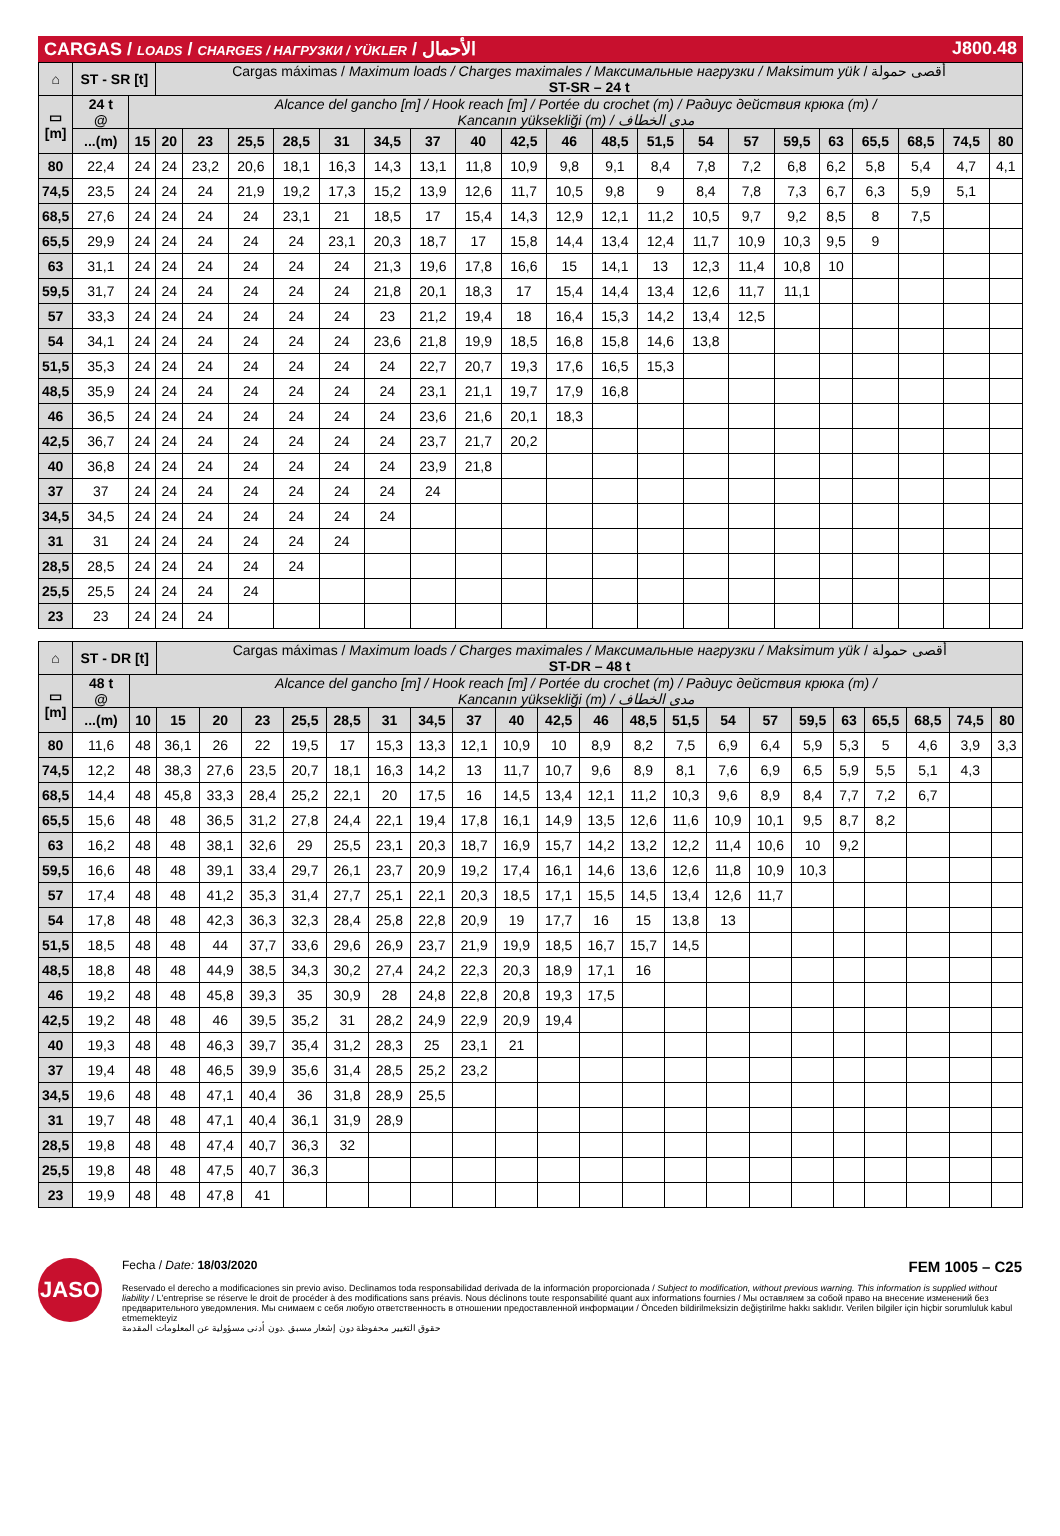CARGAS / LOADS / CHARGES / НАГРУЗКИ / YÜKLER / الأحمال J800.48
| ⌂ | ST - SR [t] | | Cargas máximas / Maximum loads / Charges maximales / Максимальные нагрузки / Maksimum yük / أقصى حمولة ST-SR – 24 t | | | | | | | | | | | | | | | | | | | |
| --- | --- | --- | --- | --- | --- | --- | --- | --- | --- | --- | --- | --- | --- | --- | --- | --- | --- | --- | --- | --- | --- | --- |
| ▭ [m] | 24 t @ | Alcance del gancho [m] / Hook reach [m] / Portée du crochet (m) / Радиус действия крюка (m) / Kancanın yüksekliği (m) / مدى الخطاف | | | | | | | | | | | | | | | | | | | | |
| | ...(m) | 15 | 20 | 23 | 25,5 | 28,5 | 31 | 34,5 | 37 | 40 | 42,5 | 46 | 48,5 | 51,5 | 54 | 57 | 59,5 | 63 | 65,5 | 68,5 | 74,5 | 80 |
| 80 | 22,4 | 24 | 24 | 23,2 | 20,6 | 18,1 | 16,3 | 14,3 | 13,1 | 11,8 | 10,9 | 9,8 | 9,1 | 8,4 | 7,8 | 7,2 | 6,8 | 6,2 | 5,8 | 5,4 | 4,7 | 4,1 |
| 74,5 | 23,5 | 24 | 24 | 24 | 21,9 | 19,2 | 17,3 | 15,2 | 13,9 | 12,6 | 11,7 | 10,5 | 9,8 | 9 | 8,4 | 7,8 | 7,3 | 6,7 | 6,3 | 5,9 | 5,1 | |
| 68,5 | 27,6 | 24 | 24 | 24 | 24 | 23,1 | 21 | 18,5 | 17 | 15,4 | 14,3 | 12,9 | 12,1 | 11,2 | 10,5 | 9,7 | 9,2 | 8,5 | 8 | 7,5 | | |
| 65,5 | 29,9 | 24 | 24 | 24 | 24 | 24 | 23,1 | 20,3 | 18,7 | 17 | 15,8 | 14,4 | 13,4 | 12,4 | 11,7 | 10,9 | 10,3 | 9,5 | 9 | | | |
| 63 | 31,1 | 24 | 24 | 24 | 24 | 24 | 24 | 21,3 | 19,6 | 17,8 | 16,6 | 15 | 14,1 | 13 | 12,3 | 11,4 | 10,8 | 10 | | | | |
| 59,5 | 31,7 | 24 | 24 | 24 | 24 | 24 | 24 | 21,8 | 20,1 | 18,3 | 17 | 15,4 | 14,4 | 13,4 | 12,6 | 11,7 | 11,1 | | | | | |
| 57 | 33,3 | 24 | 24 | 24 | 24 | 24 | 24 | 23 | 21,2 | 19,4 | 18 | 16,4 | 15,3 | 14,2 | 13,4 | 12,5 | | | | | | |
| 54 | 34,1 | 24 | 24 | 24 | 24 | 24 | 24 | 23,6 | 21,8 | 19,9 | 18,5 | 16,8 | 15,8 | 14,6 | 13,8 | | | | | | | |
| 51,5 | 35,3 | 24 | 24 | 24 | 24 | 24 | 24 | 24 | 22,7 | 20,7 | 19,3 | 17,6 | 16,5 | 15,3 | | | | | | | | |
| 48,5 | 35,9 | 24 | 24 | 24 | 24 | 24 | 24 | 24 | 23,1 | 21,1 | 19,7 | 17,9 | 16,8 | | | | | | | | | |
| 46 | 36,5 | 24 | 24 | 24 | 24 | 24 | 24 | 24 | 23,6 | 21,6 | 20,1 | 18,3 | | | | | | | | | | |
| 42,5 | 36,7 | 24 | 24 | 24 | 24 | 24 | 24 | 24 | 23,7 | 21,7 | 20,2 | | | | | | | | | | | |
| 40 | 36,8 | 24 | 24 | 24 | 24 | 24 | 24 | 24 | 23,9 | 21,8 | | | | | | | | | | | | |
| 37 | 37 | 24 | 24 | 24 | 24 | 24 | 24 | 24 | 24 | | | | | | | | | | | | | |
| 34,5 | 34,5 | 24 | 24 | 24 | 24 | 24 | 24 | 24 | | | | | | | | | | | | | | |
| 31 | 31 | 24 | 24 | 24 | 24 | 24 | 24 | | | | | | | | | | | | | | | |
| 28,5 | 28,5 | 24 | 24 | 24 | 24 | 24 | | | | | | | | | | | | | | | | |
| 25,5 | 25,5 | 24 | 24 | 24 | 24 | | | | | | | | | | | | | | | | | |
| 23 | 23 | 24 | 24 | 24 | | | | | | | | | | | | | | | | | | |
| ⌂ | ST - DR [t] | | Cargas máximas / Maximum loads / Charges maximales / Максимальные нагрузки / Maksimum yük / أقصى حمولة ST-DR – 48 t | | | | | | | | | | | | | | | | | | | | |
| --- | --- | --- | --- | --- | --- | --- | --- | --- | --- | --- | --- | --- | --- | --- | --- | --- | --- | --- | --- | --- | --- | --- | --- |
| ▭ [m] | 48 t @ | Alcance del gancho [m] / Hook reach [m] / Portée du crochet (m) / Радиус действия крюка (m) / Kancanın yüksekliği (m) / مدى الخطاف | | | | | | | | | | | | | | | | | | | | | |
| | ...(m) | 10 | 15 | 20 | 23 | 25,5 | 28,5 | 31 | 34,5 | 37 | 40 | 42,5 | 46 | 48,5 | 51,5 | 54 | 57 | 59,5 | 63 | 65,5 | 68,5 | 74,5 | 80 |
| 80 | 11,6 | 48 | 36,1 | 26 | 22 | 19,5 | 17 | 15,3 | 13,3 | 12,1 | 10,9 | 10 | 8,9 | 8,2 | 7,5 | 6,9 | 6,4 | 5,9 | 5,3 | 5 | 4,6 | 3,9 | 3,3 |
| 74,5 | 12,2 | 48 | 38,3 | 27,6 | 23,5 | 20,7 | 18,1 | 16,3 | 14,2 | 13 | 11,7 | 10,7 | 9,6 | 8,9 | 8,1 | 7,6 | 6,9 | 6,5 | 5,9 | 5,5 | 5,1 | 4,3 | |
| 68,5 | 14,4 | 48 | 45,8 | 33,3 | 28,4 | 25,2 | 22,1 | 20 | 17,5 | 16 | 14,5 | 13,4 | 12,1 | 11,2 | 10,3 | 9,6 | 8,9 | 8,4 | 7,7 | 7,2 | 6,7 | | |
| 65,5 | 15,6 | 48 | 48 | 36,5 | 31,2 | 27,8 | 24,4 | 22,1 | 19,4 | 17,8 | 16,1 | 14,9 | 13,5 | 12,6 | 11,6 | 10,9 | 10,1 | 9,5 | 8,7 | 8,2 | | | |
| 63 | 16,2 | 48 | 48 | 38,1 | 32,6 | 29 | 25,5 | 23,1 | 20,3 | 18,7 | 16,9 | 15,7 | 14,2 | 13,2 | 12,2 | 11,4 | 10,6 | 10 | 9,2 | | | | |
| 59,5 | 16,6 | 48 | 48 | 39,1 | 33,4 | 29,7 | 26,1 | 23,7 | 20,9 | 19,2 | 17,4 | 16,1 | 14,6 | 13,6 | 12,6 | 11,8 | 10,9 | 10,3 | | | | | |
| 57 | 17,4 | 48 | 48 | 41,2 | 35,3 | 31,4 | 27,7 | 25,1 | 22,1 | 20,3 | 18,5 | 17,1 | 15,5 | 14,5 | 13,4 | 12,6 | 11,7 | | | | | | |
| 54 | 17,8 | 48 | 48 | 42,3 | 36,3 | 32,3 | 28,4 | 25,8 | 22,8 | 20,9 | 19 | 17,7 | 16 | 15 | 13,8 | 13 | | | | | | | |
| 51,5 | 18,5 | 48 | 48 | 44 | 37,7 | 33,6 | 29,6 | 26,9 | 23,7 | 21,9 | 19,9 | 18,5 | 16,7 | 15,7 | 14,5 | | | | | | | | |
| 48,5 | 18,8 | 48 | 48 | 44,9 | 38,5 | 34,3 | 30,2 | 27,4 | 24,2 | 22,3 | 20,3 | 18,9 | 17,1 | 16 | | | | | | | | | |
| 46 | 19,2 | 48 | 48 | 45,8 | 39,3 | 35 | 30,9 | 28 | 24,8 | 22,8 | 20,8 | 19,3 | 17,5 | | | | | | | | | | |
| 42,5 | 19,2 | 48 | 48 | 46 | 39,5 | 35,2 | 31 | 28,2 | 24,9 | 22,9 | 20,9 | 19,4 | | | | | | | | | | | |
| 40 | 19,3 | 48 | 48 | 46,3 | 39,7 | 35,4 | 31,2 | 28,3 | 25 | 23,1 | 21 | | | | | | | | | | | | |
| 37 | 19,4 | 48 | 48 | 46,5 | 39,9 | 35,6 | 31,4 | 28,5 | 25,2 | 23,2 | | | | | | | | | | | | | |
| 34,5 | 19,6 | 48 | 48 | 47,1 | 40,4 | 36 | 31,8 | 28,9 | 25,5 | | | | | | | | | | | | | | |
| 31 | 19,7 | 48 | 48 | 47,1 | 40,4 | 36,1 | 31,9 | 28,9 | | | | | | | | | | | | | | | |
| 28,5 | 19,8 | 48 | 48 | 47,4 | 40,7 | 36,3 | 32 | | | | | | | | | | | | | | | | |
| 25,5 | 19,8 | 48 | 48 | 47,5 | 40,7 | 36,3 | | | | | | | | | | | | | | | | | |
| 23 | 19,9 | 48 | 48 | 47,8 | 41 | | | | | | | | | | | | | | | | | | |
JASO
Fecha / Date: 18/03/2020 FEM 1005 – C25
Reservado el derecho a modificaciones sin previo aviso. Declinamos toda responsabilidad derivada de la información proporcionada / Subject to modification, without previous warning. This information is supplied without liability / L'entreprise se réserve le droit de procéder à des modifications sans préavis. Nous déclinons toute responsabilité quant aux informations fournies / Мы оставляем за собой право на внесение изменений без предварительного уведомления. Мы снимаем с себя любую ответственность в отношении предоставленной информации / Önceden bildirilmeksizin değiştirilme hakkı saklıdır. Verilen bilgiler için hiçbir sorumluluk kabul etmemekteyiz
حقوق التغيير محفوظة دون إشعار مسبق .دون أدنى مسؤولية عن المعلومات المقدمة